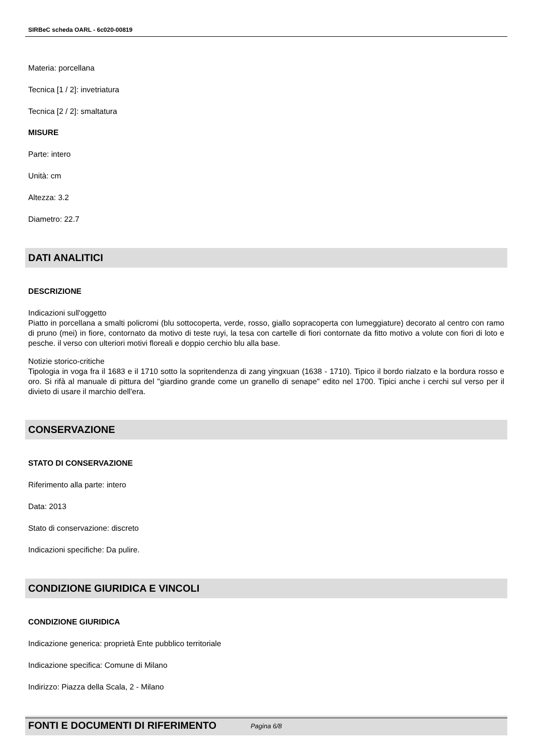SIRBeC scheda OARL - 6c020-00819
Materia: porcellana
Tecnica [1 / 2]: invetriatura
Tecnica [2 / 2]: smaltatura
MISURE
Parte: intero
Unità: cm
Altezza: 3.2
Diametro: 22.7
DATI ANALITICI
DESCRIZIONE
Indicazioni sull'oggetto
Piatto in porcellana a smalti policromi (blu sottocoperta, verde, rosso, giallo sopracoperta con lumeggiature) decorato al centro con ramo di pruno (mei) in fiore, contornato da motivo di teste ruyi, la tesa con cartelle di fiori contornate da fitto motivo a volute con fiori di loto e pesche. il verso con ulteriori motivi floreali e doppio cerchio blu alla base.
Notizie storico-critiche
Tipologia in voga fra il 1683 e il 1710 sotto la sopritendenza di zang yingxuan (1638 - 1710). Tipico il bordo rialzato e la bordura rosso e oro. Si rifà al manuale di pittura del "giardino grande come un granello di senape" edito nel 1700. Tipici anche i cerchi sul verso per il divieto di usare il marchio dell'era.
CONSERVAZIONE
STATO DI CONSERVAZIONE
Riferimento alla parte: intero
Data: 2013
Stato di conservazione: discreto
Indicazioni specifiche: Da pulire.
CONDIZIONE GIURIDICA E VINCOLI
CONDIZIONE GIURIDICA
Indicazione generica: proprietà Ente pubblico territoriale
Indicazione specifica: Comune di Milano
Indirizzo: Piazza della Scala, 2 - Milano
FONTI E DOCUMENTI DI RIFERIMENTO
Pagina 6/8